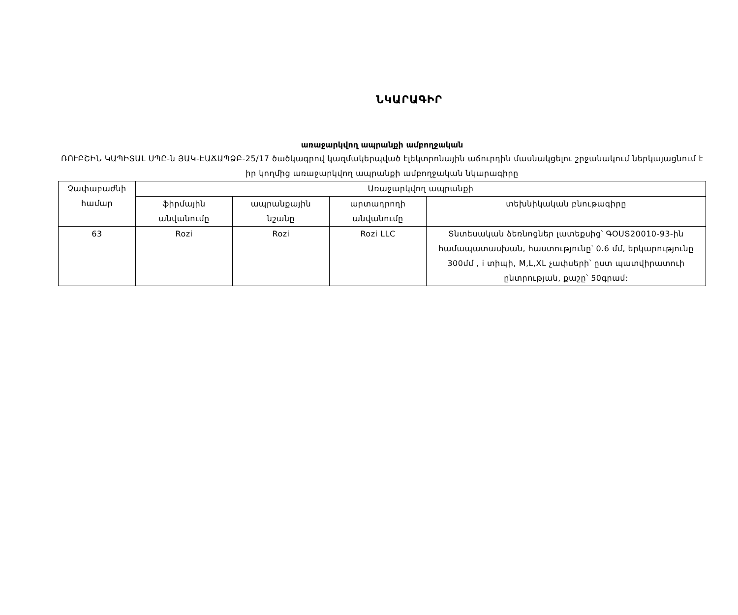ՆԿԱՐԱԳԻՐ
առաջարկվող ապրանքի ամբողջական
ՌՈՒԲՇԻՆ ԿԱՊԻՏԱԼ ՍՊԸ-ն ՅԱԿ-ԷԱՃԱՊՁԲ-25/17 ծածկագրով կազմակերպված էլեկտրոնային աճուրդին մասնակցելու շրջանակում ներկայացնում է իր կողմից առաջարկվող ապրանքի ամբողջական նկարագիրը
| Չափաբաժնի համար | Առաջարկվող ապրանքի | | | |
| --- | --- | --- | --- | --- |
| | ֆիրմային անվանումը | ապրանքային նշանը | արտադրողի անվանումը | տեխնիկական բնութագիրը |
| 63 | Rozi | Rozi | Rozi LLC | Տնտեսական ձեռնոցներ լատեքսից՝ ԳՕՍՏ20010-93-ին համապատասխան, հաստությունը՝ 0.6 մմ, երկարությունը 300մմ , i տիպի, M,L,XL չափսերի՝ ըստ պատվիրատուի ընտրության, քաշը՝ 50գրամ: |